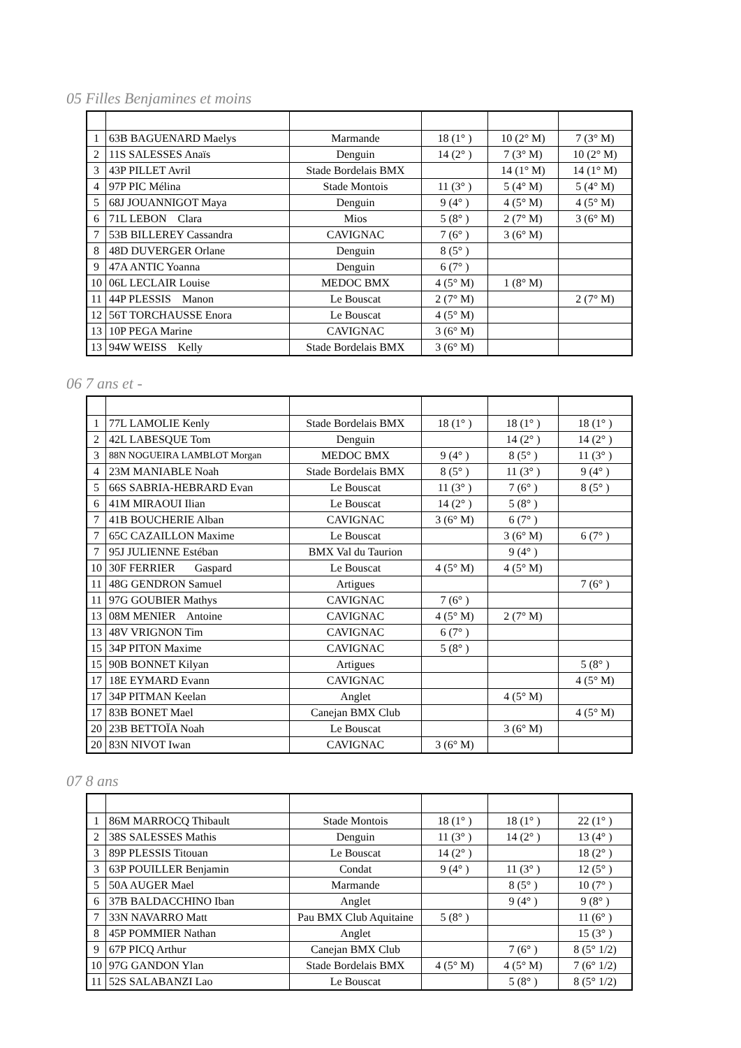05 Filles Benjamines et moins
| 1 | 63B BAGUENARD Maelys | Marmande | 18 (1° ) | 10 (2° M) | 7 (3° M) |
| 2 | 11S SALESSES Anaïs | Denguin | 14 (2° ) | 7 (3° M) | 10 (2° M) |
| 3 | 43P PILLET Avril | Stade Bordelais BMX | | 14 (1° M) | 14 (1° M) |
| 4 | 97P PIC Mélina | Stade Montois | 11 (3° ) | 5 (4° M) | 5 (4° M) |
| 5 | 68J JOUANNIGOT Maya | Denguin | 9 (4° ) | 4 (5° M) | 4 (5° M) |
| 6 | 71L LEBON Clara | Mios | 5 (8° ) | 2 (7° M) | 3 (6° M) |
| 7 | 53B BILLEREY Cassandra | CAVIGNAC | 7 (6° ) | 3 (6° M) | |
| 8 | 48D DUVERGER Orlane | Denguin | 8 (5° ) | | |
| 9 | 47A ANTIC Yoanna | Denguin | 6 (7° ) | | |
| 10 | 06L LECLAIR Louise | MEDOC BMX | 4 (5° M) | 1 (8° M) | |
| 11 | 44P PLESSIS Manon | Le Bouscat | 2 (7° M) | | 2 (7° M) |
| 12 | 56T TORCHAUSSE Enora | Le Bouscat | 4 (5° M) | | |
| 13 | 10P PEGA Marine | CAVIGNAC | 3 (6° M) | | |
| 13 | 94W WEISS Kelly | Stade Bordelais BMX | 3 (6° M) | | |
06 7 ans et -
| 1 | 77L LAMOLIE Kenly | Stade Bordelais BMX | 18 (1° ) | 18 (1° ) | 18 (1° ) |
| 2 | 42L LABESQUE Tom | Denguin | | 14 (2° ) | 14 (2° ) |
| 3 | 88N NOGUEIRA LAMBLOT Morgan | MEDOC BMX | 9 (4° ) | 8 (5° ) | 11 (3° ) |
| 4 | 23M MANIABLE Noah | Stade Bordelais BMX | 8 (5° ) | 11 (3° ) | 9 (4° ) |
| 5 | 66S SABRIA-HEBRARD Evan | Le Bouscat | 11 (3° ) | 7 (6° ) | 8 (5° ) |
| 6 | 41M MIRAOUI Ilian | Le Bouscat | 14 (2° ) | 5 (8° ) | |
| 7 | 41B BOUCHERIE Alban | CAVIGNAC | 3 (6° M) | 6 (7° ) | |
| 7 | 65C CAZAILLON Maxime | Le Bouscat | | 3 (6° M) | 6 (7° ) |
| 7 | 95J JULIENNE Estéban | BMX Val du Taurion | | 9 (4° ) | |
| 10 | 30F FERRIER Gaspard | Le Bouscat | 4 (5° M) | 4 (5° M) | |
| 11 | 48G GENDRON Samuel | Artigues | | | 7 (6° ) |
| 11 | 97G GOUBIER Mathys | CAVIGNAC | 7 (6° ) | | |
| 13 | 08M MENIER Antoine | CAVIGNAC | 4 (5° M) | 2 (7° M) | |
| 13 | 48V VRIGNON Tim | CAVIGNAC | 6 (7° ) | | |
| 15 | 34P PITON Maxime | CAVIGNAC | 5 (8° ) | | |
| 15 | 90B BONNET Kilyan | Artigues | | | 5 (8° ) |
| 17 | 18E EYMARD Evann | CAVIGNAC | | | 4 (5° M) |
| 17 | 34P PITMAN Keelan | Anglet | | 4 (5° M) | |
| 17 | 83B BONET Mael | Canejan BMX Club | | | 4 (5° M) |
| 20 | 23B BETTOÏA Noah | Le Bouscat | | 3 (6° M) | |
| 20 | 83N NIVOT Iwan | CAVIGNAC | 3 (6° M) | | |
07 8 ans
| 1 | 86M MARROCQ Thibault | Stade Montois | 18 (1° ) | 18 (1° ) | 22 (1° ) |
| 2 | 38S SALESSES Mathis | Denguin | 11 (3° ) | 14 (2° ) | 13 (4° ) |
| 3 | 89P PLESSIS Titouan | Le Bouscat | 14 (2° ) | | 18 (2° ) |
| 3 | 63P POUILLER Benjamin | Condat | 9 (4° ) | 11 (3° ) | 12 (5° ) |
| 5 | 50A AUGER Mael | Marmande | | 8 (5° ) | 10 (7° ) |
| 6 | 37B BALDACCHINO Iban | Anglet | | 9 (4° ) | 9 (8° ) |
| 7 | 33N NAVARRO Matt | Pau BMX Club Aquitaine | 5 (8° ) | | 11 (6° ) |
| 8 | 45P POMMIER Nathan | Anglet | | | 15 (3° ) |
| 9 | 67P PICQ Arthur | Canejan BMX Club | | 7 (6° ) | 8 (5° 1/2) |
| 10 | 97G GANDON Ylan | Stade Bordelais BMX | 4 (5° M) | 4 (5° M) | 7 (6° 1/2) |
| 11 | 52S SALABANZI Lao | Le Bouscat | | 5 (8° ) | 8 (5° 1/2) |